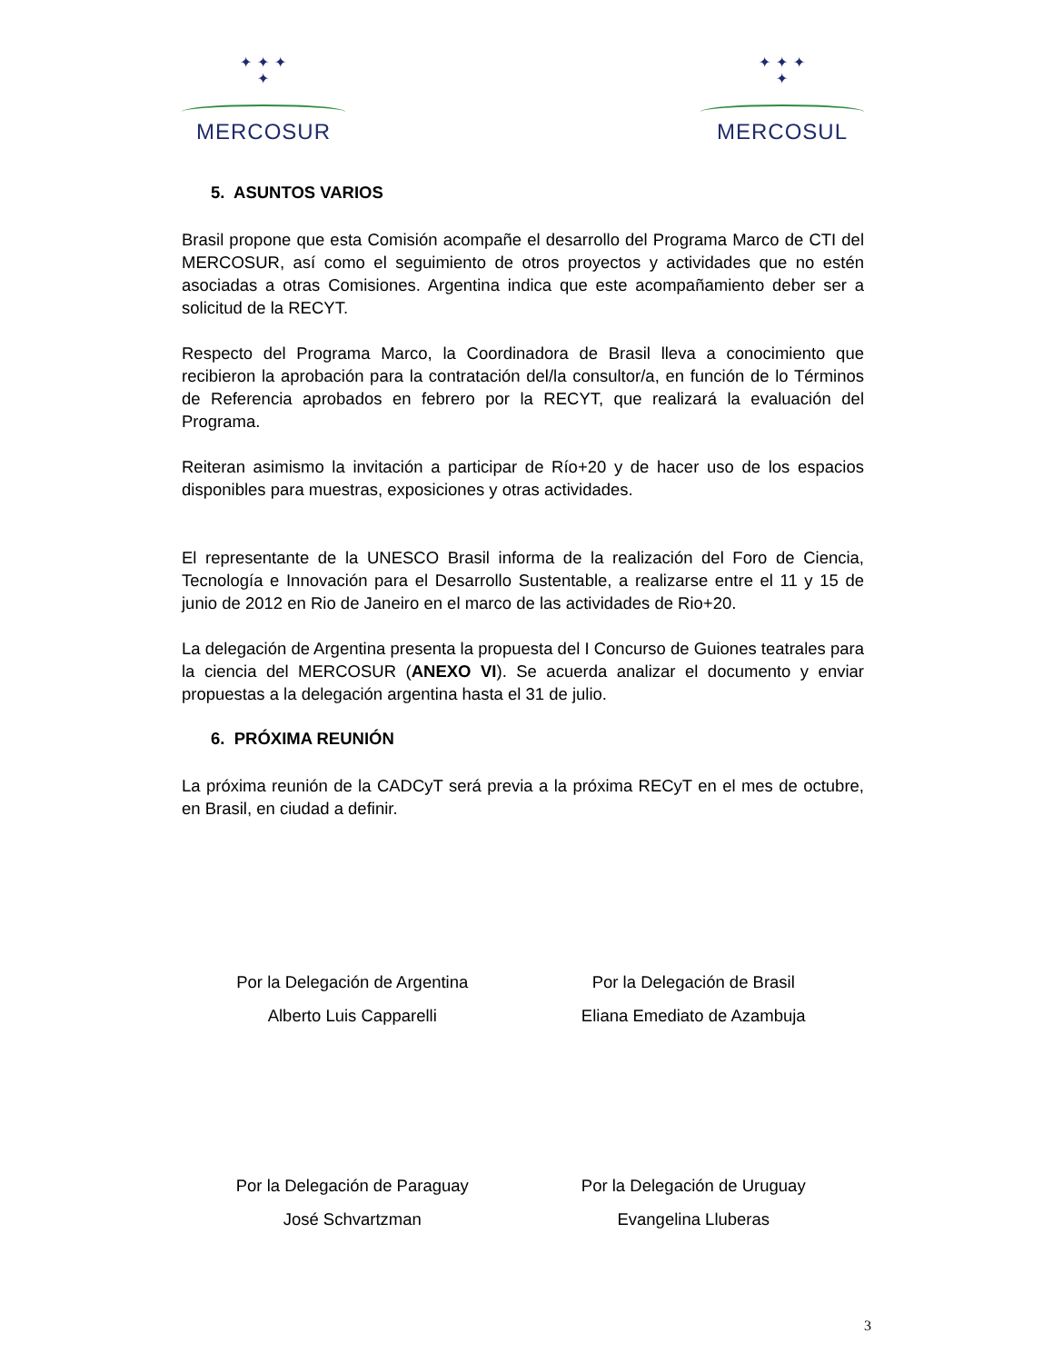✦ ✦ ✦
✦
MERCOSUR
✦ ✦ ✦
✦
MERCOSUL
5. ASUNTOS VARIOS
Brasil propone que esta Comisión acompañe el desarrollo del Programa Marco de CTI del MERCOSUR, así como el seguimiento de otros proyectos y actividades que no estén asociadas a otras Comisiones. Argentina indica que este acompañamiento deber ser a solicitud de la RECYT.
Respecto del Programa Marco, la Coordinadora de Brasil lleva a conocimiento que recibieron la aprobación para la contratación del/la consultor/a, en función de lo Términos de Referencia aprobados en febrero por la RECYT, que realizará la evaluación del Programa.
Reiteran asimismo la invitación a participar de Río+20 y de hacer uso de los espacios disponibles para muestras, exposiciones y otras actividades.
El representante de la UNESCO Brasil informa de la realización del Foro de Ciencia, Tecnología e Innovación para el Desarrollo Sustentable, a realizarse entre el 11 y 15 de junio de 2012 en Rio de Janeiro en el marco de las actividades de Rio+20.
La delegación de Argentina presenta la propuesta del I Concurso de Guiones teatrales para la ciencia del MERCOSUR (ANEXO VI). Se acuerda analizar el documento y enviar propuestas a la delegación argentina hasta el 31 de julio.
6. PRÓXIMA REUNIÓN
La próxima reunión de la CADCyT será previa a la próxima RECyT en el mes de octubre, en Brasil, en ciudad a definir.
Por la Delegación de Argentina
Alberto Luis Capparelli
Por la Delegación de Brasil
Eliana Emediato de Azambuja
Por la Delegación de Paraguay
José Schvartzman
Por la Delegación de Uruguay
Evangelina Lluberas
3